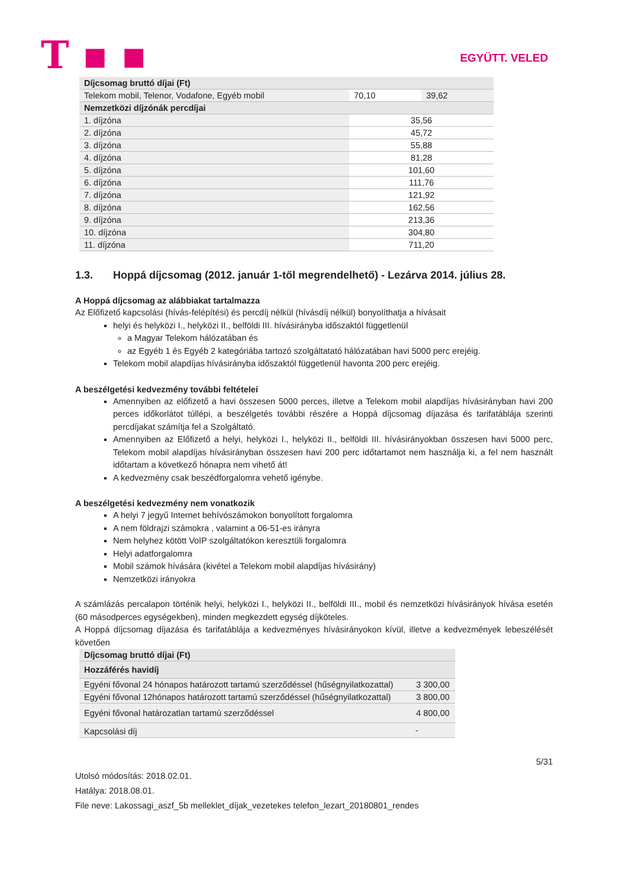T ▪ ▪
EGYÜTT. VELED
| Díjcsomag bruttó díjai (Ft) | | |
| --- | --- | --- |
| Telekom mobil, Telenor, Vodafone, Egyéb mobil | 70,10 | 39,62 |
| Nemzetközi díjzónák percdíjai | | |
| 1. díjzóna | 35,56 | |
| 2. díjzóna | 45,72 | |
| 3. díjzóna | 55,88 | |
| 4. díjzóna | 81,28 | |
| 5. díjzóna | 101,60 | |
| 6. díjzóna | 111,76 | |
| 7. díjzóna | 121,92 | |
| 8. díjzóna | 162,56 | |
| 9. díjzóna | 213,36 | |
| 10. díjzóna | 304,80 | |
| 11. díjzóna | 711,20 | |
1.3. Hoppá díjcsomag (2012. január 1-től megrendelhető) - Lezárva 2014. július 28.
A Hoppá díjcsomag az alábbiakat tartalmazza
Az Előfizető kapcsolási (hívás-felépítési) és percdíj nélkül (hívásdíj nélkül) bonyolíthatja a hívásait
helyi és helyközi I., helyközi II., belföldi III. hívásirányba időszaktól függetlenül
a Magyar Telekom hálózatában és
az Egyéb 1 és Egyéb 2 kategóriába tartozó szolgáltatató hálózatában havi 5000 perc erejéig.
Telekom mobil alapdíjas hívásirányba időszaktól függetlenül havonta 200 perc erejéig.
A beszélgetési kedvezmény további feltételei
Amennyiben az előfizető a havi összesen 5000 perces, illetve a Telekom mobil alapdíjas hívásirányban havi 200 perces időkorlátot túllépi, a beszélgetés további részére a Hoppá díjcsomag díjazása és tarifatáblája szerinti percdíjakat számítja fel a Szolgáltató.
Amennyiben az Előfizető a helyi, helyközi I., helyközi II., belföldi III. hívásirányokban összesen havi 5000 perc, Telekom mobil alapdíjas hívásirányban összesen havi 200 perc időtartamot nem használja ki, a fel nem használt időtartam a következő hónapra nem vihető át!
A kedvezmény csak beszédforgalomra vehető igénybe.
A beszélgetési kedvezmény nem vonatkozik
A helyi 7 jegyű Internet behívószámokon bonyolított forgalomra
A nem földrajzi számokra , valamint a 06-51-es irányra
Nem helyhez kötött VoIP szolgáltatókon keresztüli forgalomra
Helyi adatforgalomra
Mobil számok hívására (kivétel a Telekom mobil alapdíjas hívásirány)
Nemzetközi irányokra
A számlázás percalapon történik helyi, helyközi I., helyközi II., belföldi III., mobil és nemzetközi hívásirányok hívása esetén (60 másodperces egységekben), minden megkezdett egység díjköteles.
A Hoppá díjcsomag díjazása és tarifatáblája a kedvezményes hívásirányokon kívül, illetve a kedvezmények lebeszélését követően
| Díjcsomag bruttó díjai (Ft) | |
| --- | --- |
| Hozzáférés havidíj | |
| Egyéni fővonal 24 hónapos határozott tartamú szerződéssel (hűségnyilatkozattal) | 3 300,00 |
| Egyéni fővonal 12hónapos határozott tartamú szerződéssel (hűségnyilatkozattal) | 3 800,00 |
| Egyéni fővonal határozatlan tartamú szerződéssel | 4 800,00 |
| Kapcsolási díj | - |
5/31
Utolsó módosítás: 2018.02.01.
Hatálya: 2018.08.01.
File neve: Lakossagi_aszf_5b melleklet_díjak_vezetekes telefon_lezart_20180801_rendes